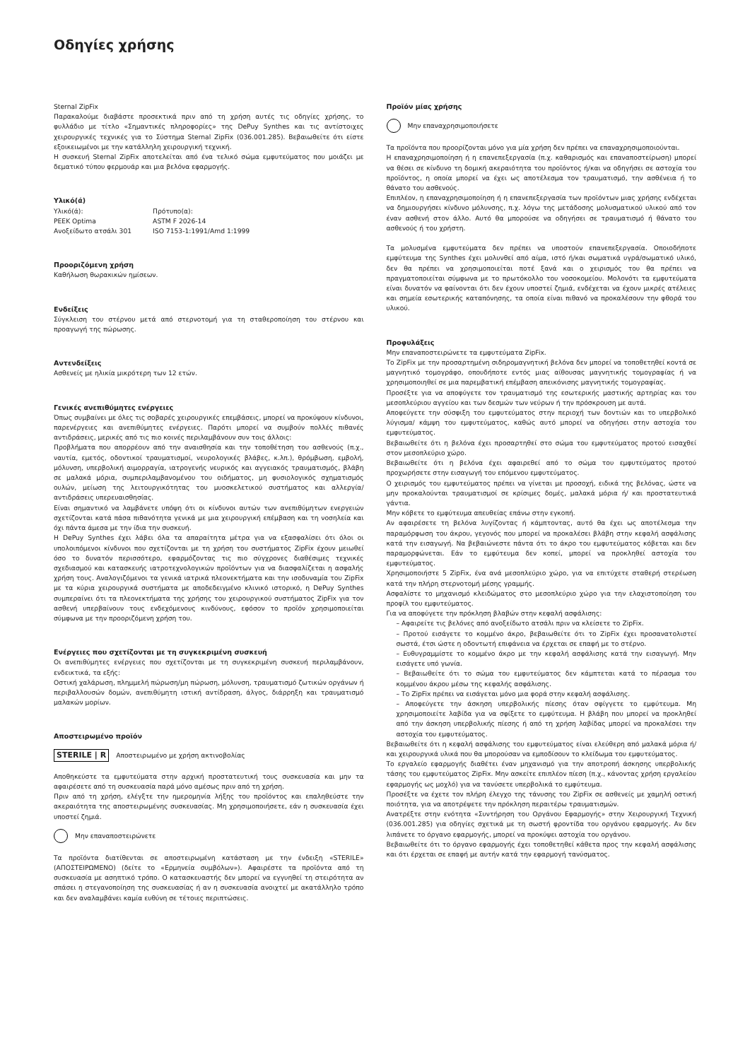Οδηγίες χρήσης
Sternal ZipFix
Παρακαλούμε διαβάστε προσεκτικά πριν από τη χρήση αυτές τις οδηγίες χρήσης, το φυλλάδιο με τίτλο «Σημαντικές πληροφορίες» της DePuy Synthes και τις αντίστοιχες χειρουργικές τεχνικές για το Σύστημα Sternal ZipFix (036.001.285). Βεβαιωθείτε ότι είστε εξοικειωμένοι με την κατάλληλη χειρουργική τεχνική.
Η συσκευή Sternal ZipFix αποτελείται από ένα τελικό σώμα εμφυτεύματος που μοιάζει με δεματικό τύπου φερμουάρ και μια βελόνα εφαρμογής.
Υλικό(ά)
| Υλικό(ά): | Πρότυπο(α): |
| PEEK Optima | ASTM F 2026-14 |
| Ανοξείδωτο ατσάλι 301 | ISO 7153-1:1991/Amd 1:1999 |
Προοριζόμενη χρήση
Καθήλωση θωρακικών ημίσεων.
Ενδείξεις
Σύγκλειση του στέρνου μετά από στερνοτομή για τη σταθεροποίηση του στέρνου και προαγωγή της πώρωσης.
Αντενδείξεις
Ασθενείς με ηλικία μικρότερη των 12 ετών.
Γενικές ανεπιθύμητες ενέργειες
Όπως συμβαίνει με όλες τις σοβαρές χειρουργικές επεμβάσεις, μπορεί να προκύψουν κίνδυνοι, παρενέργειες και ανεπιθύμητες ενέργειες. Παρότι μπορεί να συμβούν πολλές πιθανές αντιδράσεις, μερικές από τις πιο κοινές περιλαμβάνουν συν τοις άλλοις:
Προβλήματα που απορρέουν από την αναισθησία και την τοποθέτηση του ασθενούς (π.χ., ναυτία, εμετός, οδοντικοί τραυματισμοί, νευρολογικές βλάβες, κ.λπ.), θρόμβωση, εμβολή, μόλυνση, υπερβολική αιμορραγία, ιατρογενής νευρικός και αγγειακός τραυματισμός, βλάβη σε μαλακά μόρια, συμπεριλαμβανομένου του οιδήματος, μη φυσιολογικός σχηματισμός ουλών, μείωση της λειτουργικότητας του μυοσκελετικού συστήματος και αλλεργία/ αντιδράσεις υπερευαισθησίας.
Είναι σημαντικό να λαμβάνετε υπόψη ότι οι κίνδυνοι αυτών των ανεπιθύμητων ενεργειών σχετίζονται κατά πάσα πιθανότητα γενικά με μια χειρουργική επέμβαση και τη νοσηλεία και όχι πάντα άμεσα με την ίδια την συσκευή.
Η DePuy Synthes έχει λάβει όλα τα απαραίτητα μέτρα για να εξασφαλίσει ότι όλοι οι υπολοιπόμενοι κίνδυνοι που σχετίζονται με τη χρήση του συστήματος ZipFix έχουν μειωθεί όσο το δυνατόν περισσότερο, εφαρμόζοντας τις πιο σύγχρονες διαθέσιμες τεχνικές σχεδιασμού και κατασκευής ιατροτεχνολογικών προϊόντων για να διασφαλίζεται η ασφαλής χρήση τους. Αναλογιζόμενοι τα γενικά ιατρικά πλεονεκτήματα και την ισοδυναμία του ZipFix με τα κύρια χειρουργικά συστήματα με αποδεδειγμένο κλινικό ιστορικό, η DePuy Synthes συμπεραίνει ότι τα πλεονεκτήματα της χρήσης του χειρουργικού συστήματος ZipFix για τον ασθενή υπερβαίνουν τους ενδεχόμενους κινδύνους, εφόσον το προϊόν χρησιμοποιείται σύμφωνα με την προοριζόμενη χρήση του.
Ενέργειες που σχετίζονται με τη συγκεκριμένη συσκευή
Οι ανεπιθύμητες ενέργειες που σχετίζονται με τη συγκεκριμένη συσκευή περιλαμβάνουν, ενδεικτικά, τα εξής:
Οστική χαλάρωση, πλημμελή πώρωση/μη πώρωση, μόλυνση, τραυματισμό ζωτικών οργάνων ή περιβαλλουσών δομών, ανεπιθύμητη ιστική αντίδραση, άλγος, διάρρηξη και τραυματισμό μαλακών μορίων.
Αποστειρωμένο προϊόν
STERILE | R Αποστειρωμένο με χρήση ακτινοβολίας
Αποθηκεύστε τα εμφυτεύματα στην αρχική προστατευτική τους συσκευασία και μην τα αφαιρέσετε από τη συσκευασία παρά μόνο αμέσως πριν από τη χρήση.
Πριν από τη χρήση, ελέγξτε την ημερομηνία λήξης του προϊόντος και επαληθεύστε την ακεραιότητα της αποστειρωμένης συσκευασίας. Μη χρησιμοποιήσετε, εάν η συσκευασία έχει υποστεί ζημιά.
Μην επαναποστειρώνετε
Τα προϊόντα διατίθενται σε αποστειρωμένη κατάσταση με την ένδειξη «STERILE» (ΑΠΟΣΤΕΙΡΩΜΕΝΟ) (δείτε το «Ερμηνεία συμβόλων»). Αφαιρέστε τα προϊόντα από τη συσκευασία με ασηπτικό τρόπο. Ο κατασκευαστής δεν μπορεί να εγγυηθεί τη στειρότητα αν σπάσει η στεγανοποίηση της συσκευασίας ή αν η συσκευασία ανοιχτεί με ακατάλληλο τρόπο και δεν αναλαμβάνει καμία ευθύνη σε τέτοιες περιπτώσεις.
Προϊόν μίας χρήσης
Μην επαναχρησιμοποιήσετε
Τα προϊόντα που προορίζονται μόνο για μία χρήση δεν πρέπει να επαναχρησιμοποιούνται.
Η επαναχρησιμοποίηση ή η επανεπεξεργασία (π.χ. καθαρισμός και επαναποστείρωση) μπορεί να θέσει σε κίνδυνο τη δομική ακεραιότητα του προϊόντος ή/και να οδηγήσει σε αστοχία του προϊόντος, η οποία μπορεί να έχει ως αποτέλεσμα τον τραυματισμό, την ασθένεια ή το θάνατο του ασθενούς.
Επιπλέον, η επαναχρησιμοποίηση ή η επανεπεξεργασία των προϊόντων μιας χρήσης ενδέχεται να δημιουργήσει κίνδυνο μόλυνσης, π.χ. λόγω της μετάδοσης μολυσματικού υλικού από τον έναν ασθενή στον άλλο. Αυτό θα μπορούσε να οδηγήσει σε τραυματισμό ή θάνατο του ασθενούς ή του χρήστη.
Τα μολυσμένα εμφυτεύματα δεν πρέπει να υποστούν επανεπεξεργασία. Οποιοδήποτε εμφύτευμα της Synthes έχει μολυνθεί από αίμα, ιστό ή/και σωματικά υγρά/σωματικό υλικό, δεν θα πρέπει να χρησιμοποιείται ποτέ ξανά και ο χειρισμός του θα πρέπει να πραγματοποιείται σύμφωνα με το πρωτόκολλο του νοσοκομείου. Μολονότι τα εμφυτεύματα είναι δυνατόν να φαίνονται ότι δεν έχουν υποστεί ζημιά, ενδέχεται να έχουν μικρές ατέλειες και σημεία εσωτερικής καταπόνησης, τα οποία είναι πιθανό να προκαλέσουν την φθορά του υλικού.
Προφυλάξεις
Μην επαναποστειρώνετε τα εμφυτεύματα ZipFix.
Το ZipFix με την προσαρτημένη σιδηρομαγνητική βελόνα δεν μπορεί να τοποθετηθεί κοντά σε μαγνητικό τομογράφο, οπουδήποτε εντός μιας αίθουσας μαγνητικής τομογραφίας ή να χρησιμοποιηθεί σε μια παρεμβατική επέμβαση απεικόνισης μαγνητικής τομογραφίας.
Προσέξτε για να αποφύγετε τον τραυματισμό της εσωτερικής μαστικής αρτηρίας και του μεσοπλεύριου αγγείου και των δεσμών των νεύρων ή την πρόσκρουση με αυτά.
Αποφεύγετε την σύσφιξη του εμφυτεύματος στην περιοχή των δοντιών και το υπερβολικό λύγισμα/ κάμψη του εμφυτεύματος, καθώς αυτό μπορεί να οδηγήσει στην αστοχία του εμφυτεύματος.
Βεβαιωθείτε ότι η βελόνα έχει προσαρτηθεί στο σώμα του εμφυτεύματος προτού εισαχθεί στον μεσοπλεύριο χώρο.
Βεβαιωθείτε ότι η βελόνα έχει αφαιρεθεί από το σώμα του εμφυτεύματος προτού προχωρήσετε στην εισαγωγή του επόμενου εμφυτεύματος.
Ο χειρισμός του εμφυτεύματος πρέπει να γίνεται με προσοχή, ειδικά της βελόνας, ώστε να μην προκαλούνται τραυματισμοί σε κρίσιμες δομές, μαλακά μόρια ή/ και προστατευτικά γάντια.
Μην κόβετε το εμφύτευμα απευθείας επάνω στην εγκοπή.
Αν αφαιρέσετε τη βελόνα λυγίζοντας ή κάμπτοντας, αυτό θα έχει ως αποτέλεσμα την παραμόρφωση του άκρου, γεγονός που μπορεί να προκαλέσει βλάβη στην κεφαλή ασφάλισης κατά την εισαγωγή. Να βεβαιώνεστε πάντα ότι το άκρο του εμφυτεύματος κόβεται και δεν παραμορφώνεται. Εάν το εμφύτευμα δεν κοπεί, μπορεί να προκληθεί αστοχία του εμφυτεύματος.
Χρησιμοποιήστε 5 ZipFix, ένα ανά μεσοπλεύριο χώρο, για να επιτύχετε σταθερή στερέωση κατά την πλήρη στερνοτομή μέσης γραμμής.
Ασφαλίστε το μηχανισμό κλειδώματος στο μεσοπλεύριο χώρο για την ελαχιστοποίηση του προφίλ του εμφυτεύματος.
Για να αποφύγετε την πρόκληση βλαβών στην κεφαλή ασφάλισης:
– Αφαιρείτε τις βελόνες από ανοξείδωτο ατσάλι πριν να κλείσετε το ZipFix.
– Προτού εισάγετε το κομμένο άκρο, βεβαιωθείτε ότι το ZipFix έχει προσανατολιστεί σωστά, έτσι ώστε η οδοντωτή επιφάνεια να έρχεται σε επαφή με το στέρνο.
– Ευθυγραμμίστε το κομμένο άκρο με την κεφαλή ασφάλισης κατά την εισαγωγή. Μην εισάγετε υπό γωνία.
– Βεβαιωθείτε ότι το σώμα του εμφυτεύματος δεν κάμπτεται κατά το πέρασμα του κομμένου άκρου μέσω της κεφαλής ασφάλισης.
– Το ZipFix πρέπει να εισάγεται μόνο μια φορά στην κεφαλή ασφάλισης.
– Αποφεύγετε την άσκηση υπερβολικής πίεσης όταν σφίγγετε το εμφύτευμα. Μη χρησιμοποιείτε λαβίδα για να σφίξετε το εμφύτευμα. Η βλάβη που μπορεί να προκληθεί από την άσκηση υπερβολικής πίεσης ή από τη χρήση λαβίδας μπορεί να προκαλέσει την αστοχία του εμφυτεύματος.
Βεβαιωθείτε ότι η κεφαλή ασφάλισης του εμφυτεύματος είναι ελεύθερη από μαλακά μόρια ή/ και χειρουργικά υλικά που θα μπορούσαν να εμποδίσουν το κλείδωμα του εμφυτεύματος.
Το εργαλείο εφαρμογής διαθέτει έναν μηχανισμό για την αποτροπή άσκησης υπερβολικής τάσης του εμφυτεύματος ZipFix. Μην ασκείτε επιπλέον πίεση (π.χ., κάνοντας χρήση εργαλείου εφαρμογής ως μοχλό) για να τανύσετε υπερβολικά το εμφύτευμα.
Προσέξτε να έχετε τον πλήρη έλεγχο της τάνυσης του ZipFix σε ασθενείς με χαμηλή οστική ποιότητα, για να αποτρέψετε την πρόκληση περαιτέρω τραυματισμών.
Ανατρέξτε στην ενότητα «Συντήρηση του Οργάνου Εφαρμογής» στην Χειρουργική Τεχνική (036.001.285) για οδηγίες σχετικά με τη σωστή φροντίδα του οργάνου εφαρμογής. Αν δεν λιπάνετε το όργανο εφαρμογής, μπορεί να προκύψει αστοχία του οργάνου.
Βεβαιωθείτε ότι το όργανο εφαρμογής έχει τοποθετηθεί κάθετα προς την κεφαλή ασφάλισης και ότι έρχεται σε επαφή με αυτήν κατά την εφαρμογή τανύσματος.